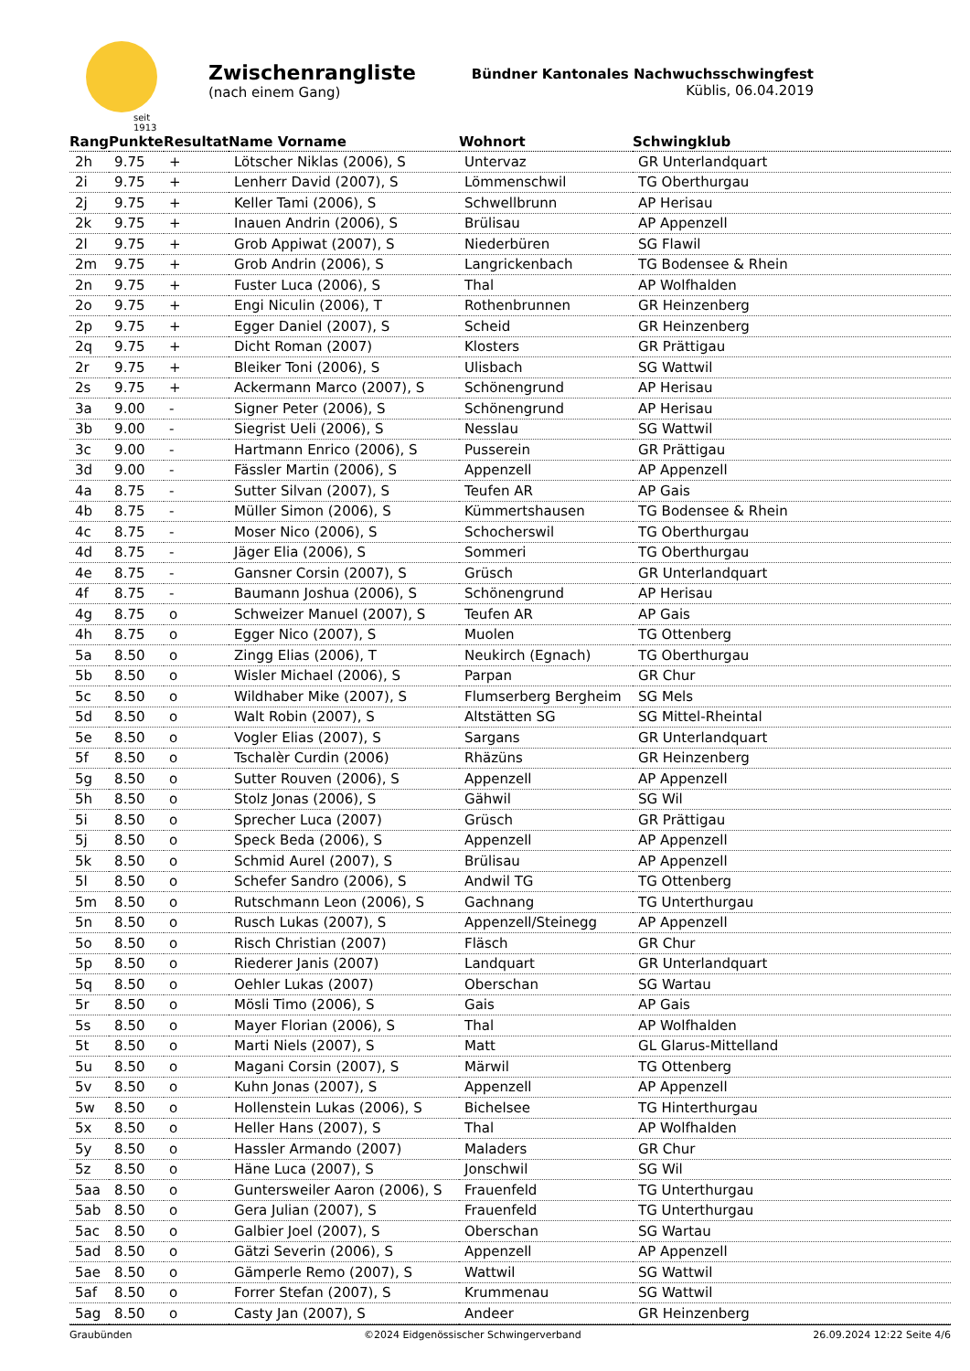seit 1913
Zwischenrangliste
(nach einem Gang)
Bündner Kantonales Nachwuchsschwingfest
Küblis, 06.04.2019
| Rang | Punkte | Resultat | Name Vorname | Wohnort | Schwingklub |
| --- | --- | --- | --- | --- | --- |
| 2h | 9.75 | + | Lötscher Niklas (2006), S | Untervaz | GR Unterlandquart |
| 2i | 9.75 | + | Lenherr David (2007), S | Lömmenschwil | TG Oberthurgau |
| 2j | 9.75 | + | Keller Tami (2006), S | Schwellbrunn | AP Herisau |
| 2k | 9.75 | + | Inauen Andrin (2006), S | Brülisau | AP Appenzell |
| 2l | 9.75 | + | Grob Appiwat (2007), S | Niederbüren | SG Flawil |
| 2m | 9.75 | + | Grob Andrin (2006), S | Langrickenbach | TG Bodensee & Rhein |
| 2n | 9.75 | + | Fuster Luca (2006), S | Thal | AP Wolfhalden |
| 2o | 9.75 | + | Engi Niculin (2006), T | Rothenbrunnen | GR Heinzenberg |
| 2p | 9.75 | + | Egger Daniel (2007), S | Scheid | GR Heinzenberg |
| 2q | 9.75 | + | Dicht Roman (2007) | Klosters | GR Prättigau |
| 2r | 9.75 | + | Bleiker Toni (2006), S | Ulisbach | SG Wattwil |
| 2s | 9.75 | + | Ackermann Marco (2007), S | Schönengrund | AP Herisau |
| 3a | 9.00 | - | Signer Peter (2006), S | Schönengrund | AP Herisau |
| 3b | 9.00 | - | Siegrist Ueli (2006), S | Nesslau | SG Wattwil |
| 3c | 9.00 | - | Hartmann Enrico (2006), S | Pusserein | GR Prättigau |
| 3d | 9.00 | - | Fässler Martin (2006), S | Appenzell | AP Appenzell |
| 4a | 8.75 | - | Sutter Silvan (2007), S | Teufen AR | AP Gais |
| 4b | 8.75 | - | Müller Simon (2006), S | Kümmertshausen | TG Bodensee & Rhein |
| 4c | 8.75 | - | Moser Nico (2006), S | Schocherswil | TG Oberthurgau |
| 4d | 8.75 | - | Jäger Elia (2006), S | Sommeri | TG Oberthurgau |
| 4e | 8.75 | - | Gansner Corsin (2007), S | Grüsch | GR Unterlandquart |
| 4f | 8.75 | - | Baumann Joshua (2006), S | Schönengrund | AP Herisau |
| 4g | 8.75 | o | Schweizer Manuel (2007), S | Teufen AR | AP Gais |
| 4h | 8.75 | o | Egger Nico (2007), S | Muolen | TG Ottenberg |
| 5a | 8.50 | o | Zingg Elias (2006), T | Neukirch (Egnach) | TG Oberthurgau |
| 5b | 8.50 | o | Wisler Michael (2006), S | Parpan | GR Chur |
| 5c | 8.50 | o | Wildhaber Mike (2007), S | Flumserberg Bergheim | SG Mels |
| 5d | 8.50 | o | Walt Robin (2007), S | Altstätten SG | SG Mittel-Rheintal |
| 5e | 8.50 | o | Vogler Elias (2007), S | Sargans | GR Unterlandquart |
| 5f | 8.50 | o | Tschalèr Curdin (2006) | Rhäzüns | GR Heinzenberg |
| 5g | 8.50 | o | Sutter Rouven (2006), S | Appenzell | AP Appenzell |
| 5h | 8.50 | o | Stolz Jonas (2006), S | Gähwil | SG Wil |
| 5i | 8.50 | o | Sprecher Luca (2007) | Grüsch | GR Prättigau |
| 5j | 8.50 | o | Speck Beda (2006), S | Appenzell | AP Appenzell |
| 5k | 8.50 | o | Schmid Aurel (2007), S | Brülisau | AP Appenzell |
| 5l | 8.50 | o | Schefer Sandro (2006), S | Andwil TG | TG Ottenberg |
| 5m | 8.50 | o | Rutschmann Leon (2006), S | Gachnang | TG Unterthurgau |
| 5n | 8.50 | o | Rusch Lukas (2007), S | Appenzell/Steinegg | AP Appenzell |
| 5o | 8.50 | o | Risch Christian (2007) | Fläsch | GR Chur |
| 5p | 8.50 | o | Riederer Janis (2007) | Landquart | GR Unterlandquart |
| 5q | 8.50 | o | Oehler Lukas (2007) | Oberschan | SG Wartau |
| 5r | 8.50 | o | Mösli Timo (2006), S | Gais | AP Gais |
| 5s | 8.50 | o | Mayer Florian (2006), S | Thal | AP Wolfhalden |
| 5t | 8.50 | o | Marti Niels (2007), S | Matt | GL Glarus-Mittelland |
| 5u | 8.50 | o | Magani Corsin (2007), S | Märwil | TG Ottenberg |
| 5v | 8.50 | o | Kuhn Jonas (2007), S | Appenzell | AP Appenzell |
| 5w | 8.50 | o | Hollenstein Lukas (2006), S | Bichelsee | TG Hinterthurgau |
| 5x | 8.50 | o | Heller Hans (2007), S | Thal | AP Wolfhalden |
| 5y | 8.50 | o | Hassler Armando (2007) | Maladers | GR Chur |
| 5z | 8.50 | o | Häne Luca (2007), S | Jonschwil | SG Wil |
| 5aa | 8.50 | o | Guntersweiler Aaron (2006), S | Frauenfeld | TG Unterthurgau |
| 5ab | 8.50 | o | Gera Julian (2007), S | Frauenfeld | TG Unterthurgau |
| 5ac | 8.50 | o | Galbier Joel (2007), S | Oberschan | SG Wartau |
| 5ad | 8.50 | o | Gätzi Severin (2006), S | Appenzell | AP Appenzell |
| 5ae | 8.50 | o | Gämperle Remo (2007), S | Wattwil | SG Wattwil |
| 5af | 8.50 | o | Forrer Stefan (2007), S | Krummenau | SG Wattwil |
| 5ag | 8.50 | o | Casty Jan (2007), S | Andeer | GR Heinzenberg |
Graubünden ©2024 Eidgenössischer Schwingerverband 26.09.2024 12:22 Seite 4/6